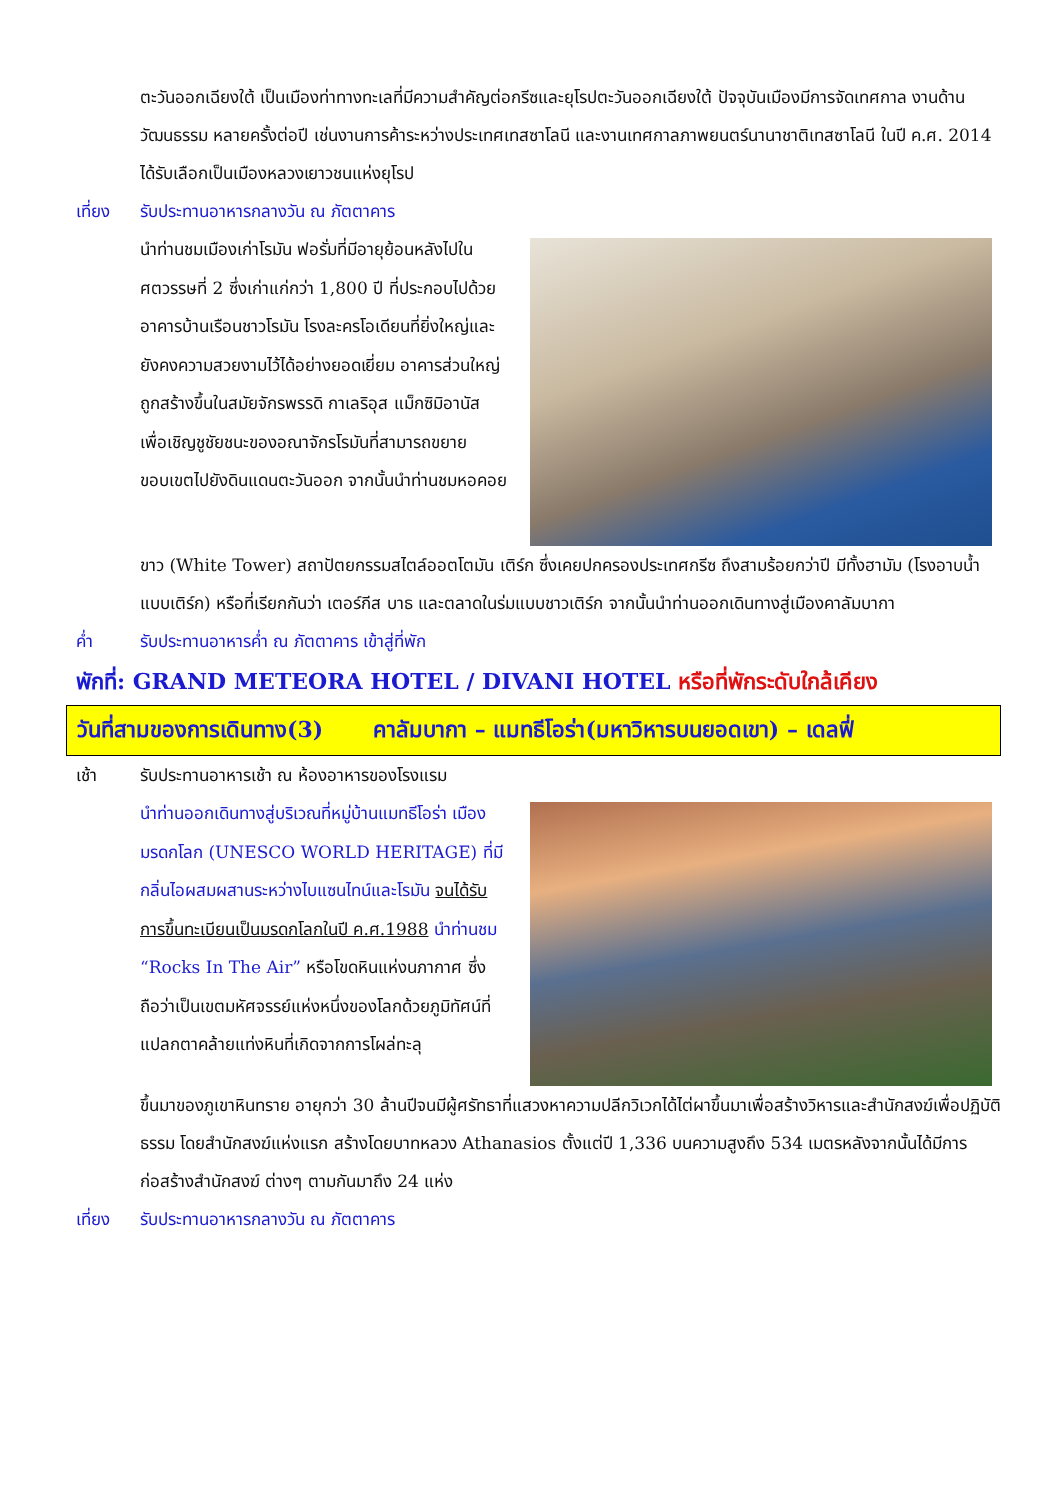ตะวันออกเฉียงใต้ เป็นเมืองท่าทางทะเลที่มีความสำคัญต่อกรีซและยุโรปตะวันออกเฉียงใต้ ปัจจุบันเมืองมีการจัดเทศกาล งานด้านวัฒนธรรม หลายครั้งต่อปี เช่นงานการค้าระหว่างประเทศเทสซาโลนี และงานเทศกาลภาพยนตร์นานาชาติเทสซาโลนี ในปี ค.ศ. 2014 ได้รับเลือกเป็นเมืองหลวงเยาวชนแห่งยุโรป
เที่ยง รับประทานอาหารกลางวัน ณ ภัตตาคาร
นำท่านชมเมืองเก่าโรมัน ฟอรั่มที่มีอายุย้อนหลังไปในศตวรรษที่ 2 ซึ่งเก่าแก่กว่า 1,800 ปี ที่ประกอบไปด้วยอาคารบ้านเรือนชาวโรมัน โรงละครโอเดียนที่ยิ่งใหญ่และยังคงความสวยงามไว้ได้อย่างยอดเยี่ยม อาคารส่วนใหญ่ถูกสร้างขึ้นในสมัยจักรพรรดิ กาเลริอุส แม็กซิมิอานัส เพื่อเชิญชูชัยชนะของอณาจักรโรมันที่สามารถขยายขอบเขตไปยังดินแดนตะวันออก จากนั้นนำท่านชมหอคอย
ขาว (White Tower) สถาปัตยกรรมสไตล์ออตโตมัน เติร์ก ซึ่งเคยปกครองประเทศกรีซ ถึงสามร้อยกว่าปี มีทั้งฮามัม (โรงอาบน้ำแบบเติร์ก) หรือที่เรียกกันว่า เตอร์กีส บาธ และตลาดในร่มแบบชาวเติร์ก จากนั้นนำท่านออกเดินทางสู่เมืองคาลัมบากา
ค่ำ รับประทานอาหารค่ำ ณ ภัตตาคาร เข้าสู่ที่พัก
พักที่: GRAND METEORA HOTEL / DIVANI HOTEL หรือที่พักระดับใกล้เคียง
วันที่สามของการเดินทาง(3) คาลัมบากา – แมทธีโอร่า(มหาวิหารบนยอดเขา) – เดลฟี่
เช้า รับประทานอาหารเช้า ณ ห้องอาหารของโรงแรม
นำท่านออกเดินทางสู่บริเวณที่หมู่บ้านแมทธีโอร่า เมืองมรดกโลก (UNESCO WORLD HERITAGE) ที่มีกลิ่นไอผสมผสานระหว่างไบแซนไทน์และโรมัน จนได้รับการขึ้นทะเบียนเป็นมรดกโลกในปี ค.ศ.1988 นำท่านชม “Rocks In The Air” หรือโขดหินแห่งนภากาศ ซึ่งถือว่าเป็นเขตมหัศจรรย์แห่งหนึ่งของโลกด้วยภูมิทัศน์ที่แปลกตาคล้ายแท่งหินที่เกิดจากการโผล่ทะลุ
ขึ้นมาของภูเขาหินทราย อายุกว่า 30 ล้านปีจนมีผู้ศรัทธาที่แสวงหาความปลีกวิเวกได้ไต่ผาขึ้นมาเพื่อสร้างวิหารและสำนักสงฆ์เพื่อปฏิบัติธรรม โดยสำนักสงฆ์แห่งแรก สร้างโดยบาทหลวง Athanasios ตั้งแต่ปี 1,336 บนความสูงถึง 534 เมตรหลังจากนั้นได้มีการก่อสร้างสำนักสงฆ์ ต่างๆ ตามกันมาถึง 24 แห่ง
เที่ยง รับประทานอาหารกลางวัน ณ ภัตตาคาร